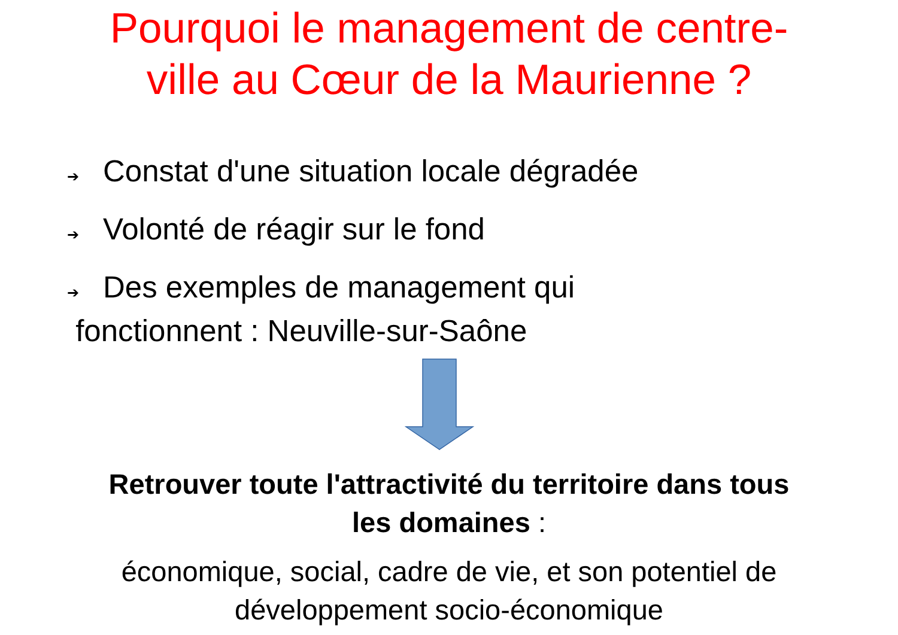Pourquoi le management de centre-
ville au Cœur de la Maurienne ?
➔ Constat d'une situation locale dégradée
➔ Volonté de réagir sur le fond
➔ Des exemples de management qui
fonctionnent : Neuville-sur-Saône
Retrouver toute l'attractivité du territoire dans tous
les domaines :
économique, social, cadre de vie, et son potentiel de
développement socio-économique